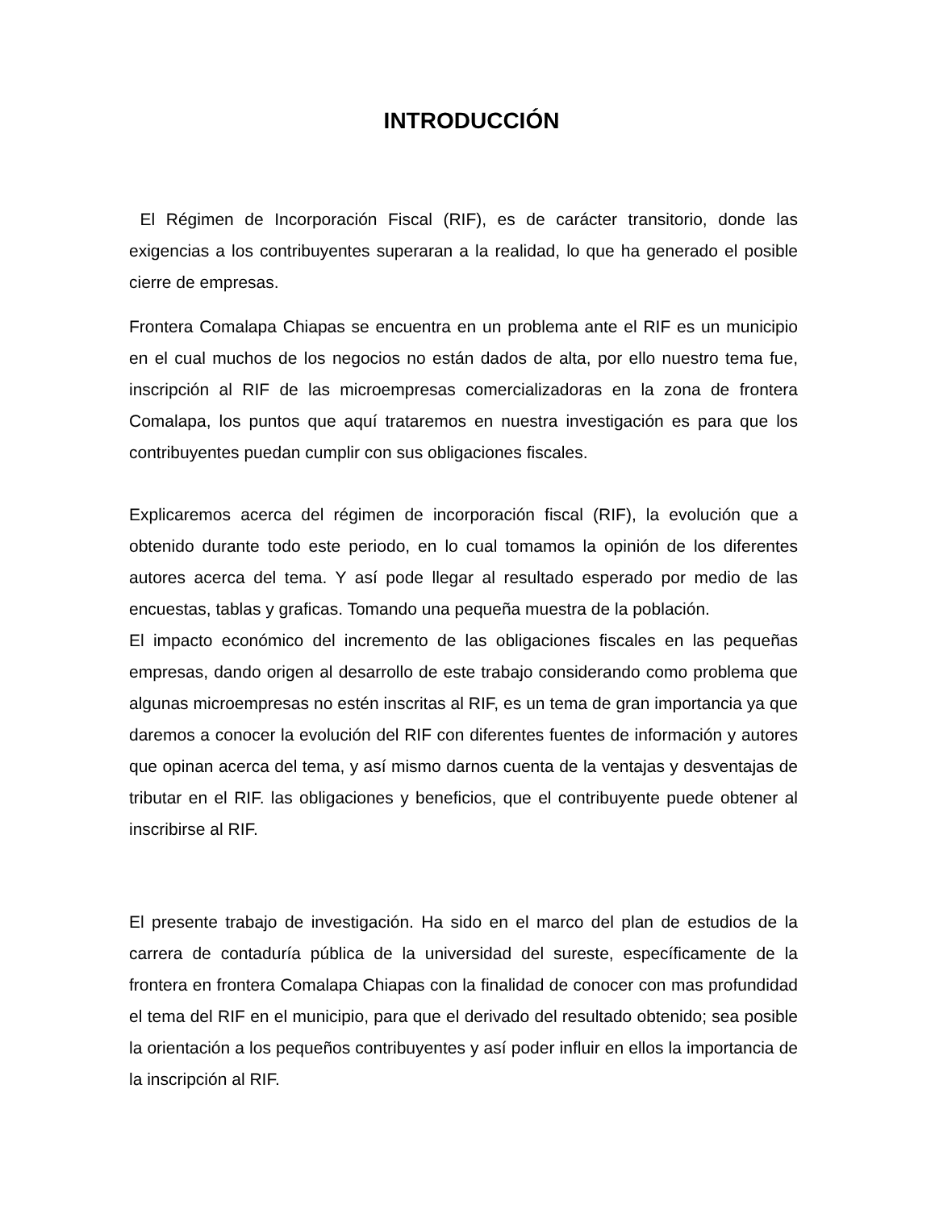INTRODUCCIÓN
El Régimen de Incorporación Fiscal (RIF), es de carácter transitorio, donde las exigencias a los contribuyentes superaran a la realidad, lo que ha generado el posible cierre de empresas.
Frontera Comalapa Chiapas se encuentra en un problema ante el RIF es un municipio en el cual muchos de los negocios no están dados de alta, por ello nuestro tema fue, inscripción al RIF de las microempresas comercializadoras en la zona de frontera Comalapa, los puntos que aquí trataremos en nuestra investigación es para que los contribuyentes puedan cumplir con sus obligaciones fiscales.
Explicaremos acerca del régimen de incorporación fiscal (RIF), la evolución que a obtenido durante todo este periodo, en lo cual tomamos la opinión de los diferentes autores acerca del tema. Y así pode llegar al resultado esperado por medio de las encuestas, tablas y graficas. Tomando una pequeña muestra de la población.
El impacto económico del incremento de las obligaciones fiscales en las pequeñas empresas, dando origen al desarrollo de este trabajo considerando como problema que algunas microempresas no estén inscritas al RIF, es un tema de gran importancia ya que daremos a conocer la evolución del RIF con diferentes fuentes de información y autores que opinan acerca del tema, y así mismo darnos cuenta de la ventajas y desventajas de tributar en el RIF. las obligaciones y beneficios, que el contribuyente puede obtener al inscribirse al RIF.
El presente trabajo de investigación. Ha sido en el marco del plan de estudios de la carrera de contaduría pública de la universidad del sureste, específicamente de la frontera en frontera Comalapa Chiapas con la finalidad de conocer con mas profundidad el tema del RIF en el municipio, para que el derivado del resultado obtenido; sea posible la orientación a los pequeños contribuyentes y así poder influir en ellos la importancia de la inscripción al RIF.